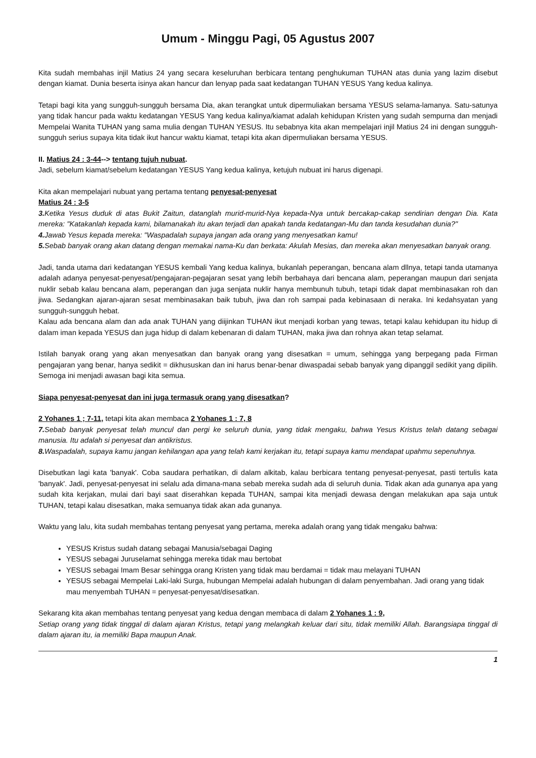Umum - Minggu Pagi, 05 Agustus 2007
Kita sudah membahas injil Matius 24 yang secara keseluruhan berbicara tentang penghukuman TUHAN atas dunia yang lazim disebut dengan kiamat. Dunia beserta isinya akan hancur dan lenyap pada saat kedatangan TUHAN YESUS Yang kedua kalinya.
Tetapi bagi kita yang sungguh-sungguh bersama Dia, akan terangkat untuk dipermuliakan bersama YESUS selama-lamanya. Satu-satunya yang tidak hancur pada waktu kedatangan YESUS Yang kedua kalinya/kiamat adalah kehidupan Kristen yang sudah sempurna dan menjadi Mempelai Wanita TUHAN yang sama mulia dengan TUHAN YESUS. Itu sebabnya kita akan mempelajari injil Matius 24 ini dengan sungguh-sungguh serius supaya kita tidak ikut hancur waktu kiamat, tetapi kita akan dipermuliakan bersama YESUS.
II. Matius 24 : 3-44--> tentang tujuh nubuat.
Jadi, sebelum kiamat/sebelum kedatangan YESUS Yang kedua kalinya, ketujuh nubuat ini harus digenapi.
Kita akan mempelajari nubuat yang pertama tentang penyesat-penyesat
Matius 24 : 3-5
3. Ketika Yesus duduk di atas Bukit Zaitun, datanglah murid-murid-Nya kepada-Nya untuk bercakap-cakap sendirian dengan Dia. Kata mereka: "Katakanlah kepada kami, bilamanakah itu akan terjadi dan apakah tanda kedatangan-Mu dan tanda kesudahan dunia?"
4. Jawab Yesus kepada mereka: "Waspadalah supaya jangan ada orang yang menyesatkan kamu!
5. Sebab banyak orang akan datang dengan memakai nama-Ku dan berkata: Akulah Mesias, dan mereka akan menyesatkan banyak orang.
Jadi, tanda utama dari kedatangan YESUS kembali Yang kedua kalinya, bukanlah peperangan, bencana alam dllnya, tetapi tanda utamanya adalah adanya penyesat-penyesat/pengajaran-pegajaran sesat yang lebih berbahaya dari bencana alam, peperangan maupun dari senjata nuklir sebab kalau bencana alam, peperangan dan juga senjata nuklir hanya membunuh tubuh, tetapi tidak dapat membinasakan roh dan jiwa. Sedangkan ajaran-ajaran sesat membinasakan baik tubuh, jiwa dan roh sampai pada kebinasaan di neraka. Ini kedahsyatan yang sungguh-sungguh hebat.
Kalau ada bencana alam dan ada anak TUHAN yang diijinkan TUHAN ikut menjadi korban yang tewas, tetapi kalau kehidupan itu hidup di dalam iman kepada YESUS dan juga hidup di dalam kebenaran di dalam TUHAN, maka jiwa dan rohnya akan tetap selamat.
Istilah banyak orang yang akan menyesatkan dan banyak orang yang disesatkan = umum, sehingga yang berpegang pada Firman pengajaran yang benar, hanya sedikit = dikhususkan dan ini harus benar-benar diwaspadai sebab banyak yang dipanggil sedikit yang dipilih. Semoga ini menjadi awasan bagi kita semua.
Siapa penyesat-penyesat dan ini juga termasuk orang yang disesatkan?
2 Yohanes 1 ; 7-11, tetapi kita akan membaca 2 Yohanes 1 : 7, 8
7. Sebab banyak penyesat telah muncul dan pergi ke seluruh dunia, yang tidak mengaku, bahwa Yesus Kristus telah datang sebagai manusia. Itu adalah si penyesat dan antikristus.
8. Waspadalah, supaya kamu jangan kehilangan apa yang telah kami kerjakan itu, tetapi supaya kamu mendapat upahmu sepenuhnya.
Disebutkan lagi kata 'banyak'. Coba saudara perhatikan, di dalam alkitab, kalau berbicara tentang penyesat-penyesat, pasti tertulis kata 'banyak'. Jadi, penyesat-penyesat ini selalu ada dimana-mana sebab mereka sudah ada di seluruh dunia. Tidak akan ada gunanya apa yang sudah kita kerjakan, mulai dari bayi saat diserahkan kepada TUHAN, sampai kita menjadi dewasa dengan melakukan apa saja untuk TUHAN, tetapi kalau disesatkan, maka semuanya tidak akan ada gunanya.
Waktu yang lalu, kita sudah membahas tentang penyesat yang pertama, mereka adalah orang yang tidak mengaku bahwa:
YESUS Kristus sudah datang sebagai Manusia/sebagai Daging
YESUS sebagai Juruselamat sehingga mereka tidak mau bertobat
YESUS sebagai Imam Besar sehingga orang Kristen yang tidak mau berdamai = tidak mau melayani TUHAN
YESUS sebagai Mempelai Laki-laki Surga, hubungan Mempelai adalah hubungan di dalam penyembahan. Jadi orang yang tidak mau menyembah TUHAN = penyesat-penyesat/disesatkan.
Sekarang kita akan membahas tentang penyesat yang kedua dengan membaca di dalam 2 Yohanes 1 : 9,
Setiap orang yang tidak tinggal di dalam ajaran Kristus, tetapi yang melangkah keluar dari situ, tidak memiliki Allah. Barangsiapa tinggal di dalam ajaran itu, ia memiliki Bapa maupun Anak.
1